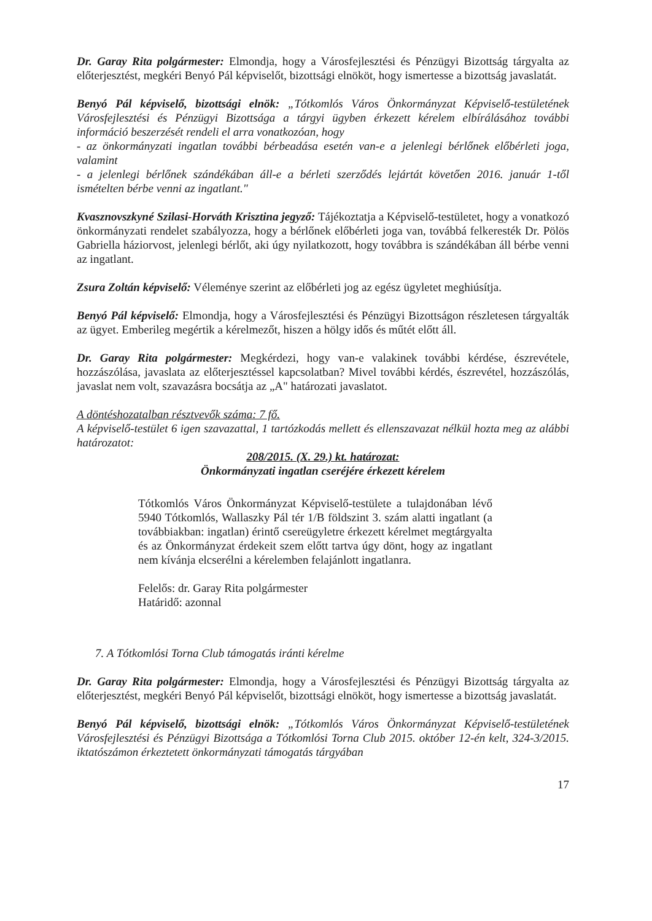Dr. Garay Rita polgármester: Elmondja, hogy a Városfejlesztési és Pénzügyi Bizottság tárgyalta az előterjesztést, megkéri Benyó Pál képviselőt, bizottsági elnököt, hogy ismertesse a bizottság javaslatát.
Benyó Pál képviselő, bizottsági elnök: „Tótkomlós Város Önkormányzat Képviselő-testületének Városfejlesztési és Pénzügyi Bizottsága a tárgyi ügyben érkezett kérelem elbírálásához további információ beszerzését rendeli el arra vonatkozóan, hogy
- az önkormányzati ingatlan további bérbeadása esetén van-e a jelenlegi bérlőnek előbérleti joga, valamint
- a jelenlegi bérlőnek szándékában áll-e a bérleti szerződés lejártát követően 2016. január 1-től ismételten bérbe venni az ingatlant."
Kvasznovszkyné Szilasi-Horváth Krisztina jegyző: Tájékoztatja a Képviselő-testületet, hogy a vonatkozó önkormányzati rendelet szabályozza, hogy a bérlőnek előbérleti joga van, továbbá felkeresték Dr. Pölös Gabriella háziorvost, jelenlegi bérlőt, aki úgy nyilatkozott, hogy továbbra is szándékában áll bérbe venni az ingatlant.
Zsura Zoltán képviselő: Véleménye szerint az előbérleti jog az egész ügyletet meghiúsítja.
Benyó Pál képviselő: Elmondja, hogy a Városfejlesztési és Pénzügyi Bizottságon részletesen tárgyalták az ügyet. Emberileg megértik a kérelmezőt, hiszen a hölgy idős és műtét előtt áll.
Dr. Garay Rita polgármester: Megkérdezi, hogy van-e valakinek további kérdése, észrevétele, hozzászólása, javaslata az előterjesztéssel kapcsolatban? Mivel további kérdés, észrevétel, hozzászólás, javaslat nem volt, szavazásra bocsátja az „A" határozati javaslatot.
A döntéshozatalban résztvevők száma: 7 fő.
A képviselő-testület 6 igen szavazattal, 1 tartózkodás mellett és ellenszavazat nélkül hozta meg az alábbi határozatot:
208/2015. (X. 29.) kt. határozat:
Önkormányzati ingatlan cseréjére érkezett kérelem
Tótkomlós Város Önkormányzat Képviselő-testülete a tulajdonában lévő 5940 Tótkomlós, Wallaszky Pál tér 1/B földszint 3. szám alatti ingatlant (a továbbiakban: ingatlan) érintő csereügyletre érkezett kérelmet megtárgyalta és az Önkormányzat érdekeit szem előtt tartva úgy dönt, hogy az ingatlant nem kívánja elcserélni a kérelemben felajánlott ingatlanra.
Felelős: dr. Garay Rita polgármester
Határidő: azonnal
7. A Tótkomlósi Torna Club támogatás iránti kérelme
Dr. Garay Rita polgármester: Elmondja, hogy a Városfejlesztési és Pénzügyi Bizottság tárgyalta az előterjesztést, megkéri Benyó Pál képviselőt, bizottsági elnököt, hogy ismertesse a bizottság javaslatát.
Benyó Pál képviselő, bizottsági elnök: „Tótkomlós Város Önkormányzat Képviselő-testületének Városfejlesztési és Pénzügyi Bizottsága a Tótkomlósi Torna Club 2015. október 12-én kelt, 324-3/2015. iktatószámon érkeztetett önkormányzati támogatás tárgyában
17